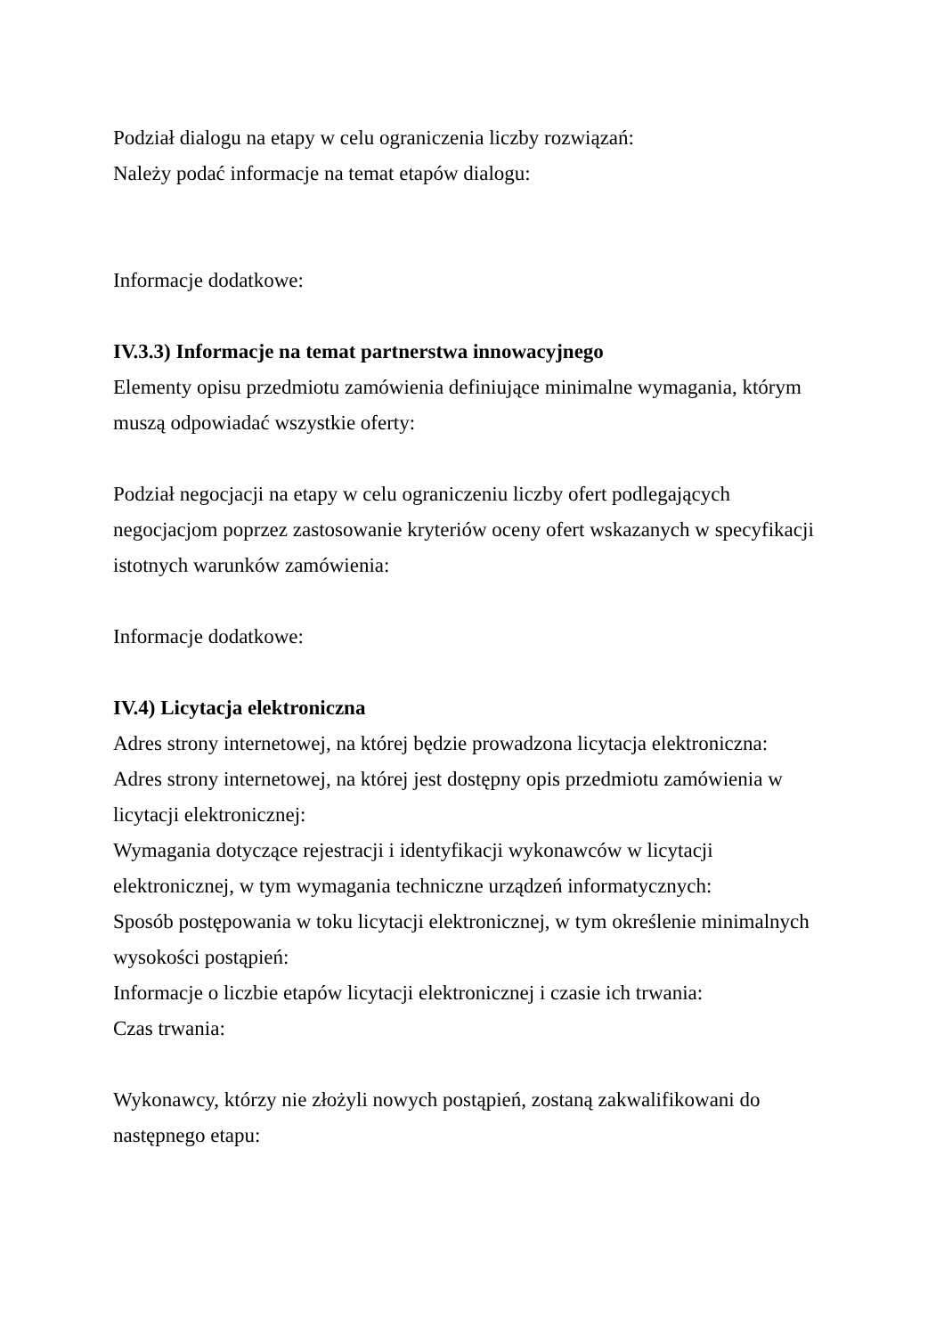Podział dialogu na etapy w celu ograniczenia liczby rozwiązań:
Należy podać informacje na temat etapów dialogu:
Informacje dodatkowe:
IV.3.3) Informacje na temat partnerstwa innowacyjnego
Elementy opisu przedmiotu zamówienia definiujące minimalne wymagania, którym muszą odpowiadać wszystkie oferty:
Podział negocjacji na etapy w celu ograniczeniu liczby ofert podlegających negocjacjom poprzez zastosowanie kryteriów oceny ofert wskazanych w specyfikacji istotnych warunków zamówienia:
Informacje dodatkowe:
IV.4) Licytacja elektroniczna
Adres strony internetowej, na której będzie prowadzona licytacja elektroniczna:
Adres strony internetowej, na której jest dostępny opis przedmiotu zamówienia w licytacji elektronicznej:
Wymagania dotyczące rejestracji i identyfikacji wykonawców w licytacji elektronicznej, w tym wymagania techniczne urządzeń informatycznych:
Sposób postępowania w toku licytacji elektronicznej, w tym określenie minimalnych wysokości postąpień:
Informacje o liczbie etapów licytacji elektronicznej i czasie ich trwania:
Czas trwania:
Wykonawcy, którzy nie złożyli nowych postąpień, zostaną zakwalifikowani do następnego etapu: